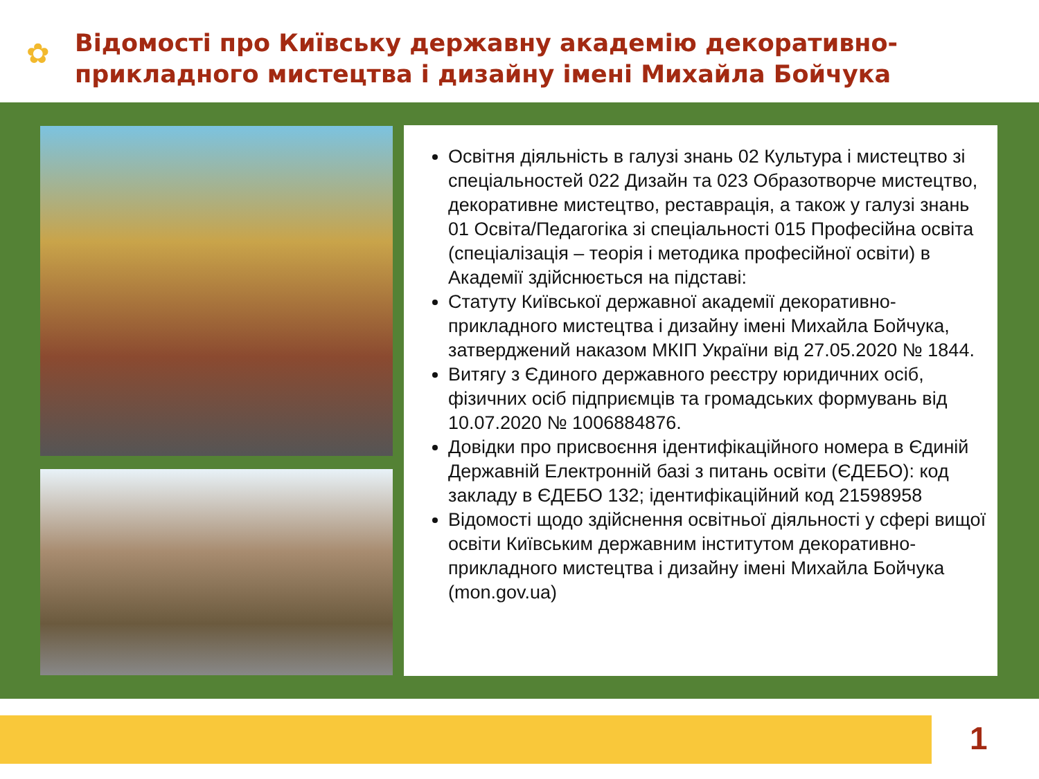✿
Відомості про Київську державну академію декоративно-
прикладного мистецтва і дизайну імені Михайла Бойчука
Освітня діяльність в галузі знань 02 Культура і мистецтво зі спеціальностей 022 Дизайн та 023 Образотворче мистецтво, декоративне мистецтво, реставрація, а також у галузі знань 01 Освіта/Педагогіка зі спеціальності 015 Професійна освіта (спеціалізація – теорія і методика професійної освіти) в Академії здійснюється на підставі:
Статуту Київської державної академії декоративно-прикладного мистецтва і дизайну імені Михайла Бойчука, затверджений наказом МКІП України від 27.05.2020 № 1844.
Витягу з Єдиного державного реєстру юридичних осіб, фізичних осіб підприємців та громадських формувань від 10.07.2020 № 1006884876.
Довідки про присвоєння ідентифікаційного номера в Єдиній Державній Електронній базі з питань освіти (ЄДЕБО): код закладу в ЄДЕБО 132; ідентифікаційний код 21598958
Відомості щодо здійснення освітньої діяльності у сфері вищої освіти Київським державним інститутом декоративно-прикладного мистецтва і дизайну імені Михайла Бойчука (mon.gov.ua)
1